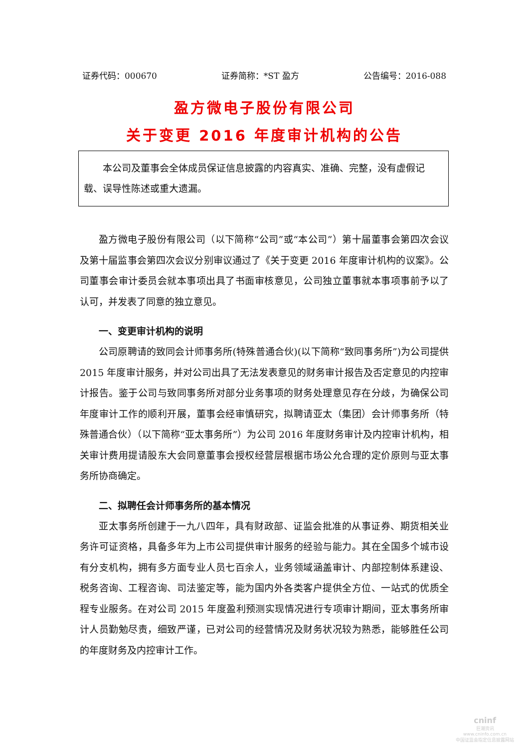证券代码：000670 证券简称：*ST 盈方 公告编号：2016-088
盈方微电子股份有限公司
关于变更 2016 年度审计机构的公告
本公司及董事会全体成员保证信息披露的内容真实、准确、完整，没有虚假记载、误导性陈述或重大遗漏。
盈方微电子股份有限公司（以下简称“公司”或“本公司”）第十届董事会第四次会议及第十届监事会第四次会议分别审议通过了《关于变更 2016 年度审计机构的议案》。公司董事会审计委员会就本事项出具了书面审核意见，公司独立董事就本事项事前予以了认可，并发表了同意的独立意见。
一、变更审计机构的说明
公司原聘请的致同会计师事务所(特殊普通合伙)(以下简称“致同事务所”)为公司提供 2015 年度审计服务，并对公司出具了无法发表意见的财务审计报告及否定意见的内控审计报告。鉴于公司与致同事务所对部分业务事项的财务处理意见存在分歧，为确保公司年度审计工作的顺利开展，董事会经审慎研究，拟聘请亚太（集团）会计师事务所（特殊普通合伙）（以下简称“亚太事务所”）为公司 2016 年度财务审计及内控审计机构，相关审计费用提请股东大会同意董事会授权经营层根据市场公允合理的定价原则与亚太事务所协商确定。
二、拟聘任会计师事务所的基本情况
亚太事务所创建于一九八四年，具有财政部、证监会批准的从事证券、期货相关业务许可证资格，具备多年为上市公司提供审计服务的经验与能力。其在全国多个城市设有分支机构，拥有多方面专业人员七百余人，业务领域涵盖审计、内部控制体系建设、税务咨询、工程咨询、司法鉴定等，能为国内外各类客户提供全方位、一站式的优质全程专业服务。在对公司 2015 年度盈利预测实现情况进行专项审计期间，亚太事务所审计人员勤勉尽责，细致严谨，已对公司的经营情况及财务状况较为熟悉，能够胜任公司的年度财务及内控审计工作。
cninf
巨潮资讯
www.cninfo.com.cn
中国证监会指定信息披露网站